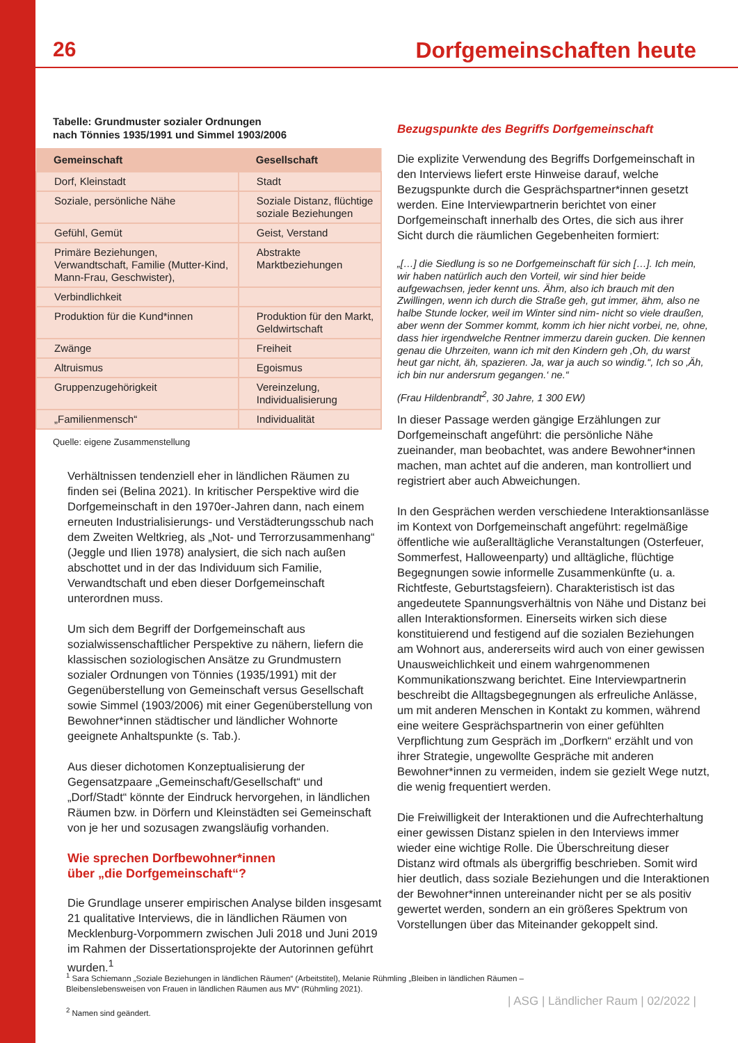26 Dorfgemeinschaften heute
Tabelle: Grundmuster sozialer Ordnungen
nach Tönnies 1935/1991 und Simmel 1903/2006
| Gemeinschaft | Gesellschaft |
| --- | --- |
| Dorf, Kleinstadt | Stadt |
| Soziale, persönliche Nähe | Soziale Distanz, flüchtige soziale Beziehungen |
| Gefühl, Gemüt | Geist, Verstand |
| Primäre Beziehungen, Verwandtschaft, Familie (Mutter-Kind, Mann-Frau, Geschwister), | Abstrakte Marktbeziehungen |
| Verbindlichkeit | |
| Produktion für die Kund*innen | Produktion für den Markt, Geldwirtschaft |
| Zwänge | Freiheit |
| Altruismus | Egoismus |
| Gruppenzugehörigkeit | Vereinzelung, Individualisierung |
| „Familienmensch“ | Individualität |
Quelle: eigene Zusammenstellung
Verhältnissen tendenziell eher in ländlichen Räumen zu finden sei (Belina 2021). In kritischer Perspektive wird die Dorfgemeinschaft in den 1970er-Jahren dann, nach einem erneuten Industrialisierungs- und Verstädterungsschub nach dem Zweiten Weltkrieg, als „Not- und Terrorzusammenhang“ (Jeggle und Ilien 1978) analysiert, die sich nach außen abschottet und in der das Individuum sich Familie, Verwandtschaft und eben dieser Dorfgemeinschaft unterordnen muss.
Um sich dem Begriff der Dorfgemeinschaft aus sozialwissenschaftlicher Perspektive zu nähern, liefern die klassischen soziologischen Ansätze zu Grundmustern sozialer Ordnungen von Tönnies (1935/1991) mit der Gegenüberstellung von Gemeinschaft versus Gesellschaft sowie Simmel (1903/2006) mit einer Gegenüberstellung von Bewohner*innen städtischer und ländlicher Wohnorte geeignete Anhaltspunkte (s. Tab.).
Aus dieser dichotomen Konzeptualisierung der Gegensatzpaare „Gemeinschaft/Gesellschaft“ und „Dorf/Stadt“ könnte der Eindruck hervorgehen, in ländlichen Räumen bzw. in Dörfern und Kleinstädten sei Gemeinschaft von je her und sozusagen zwangsläufig vorhanden.
Wie sprechen Dorfbewohner*innen
über „die Dorfgemeinschaft“?
Die Grundlage unserer empirischen Analyse bilden insgesamt 21 qualitative Interviews, die in ländlichen Räumen von Mecklenburg-Vorpommern zwischen Juli 2018 und Juni 2019 im Rahmen der Dissertationsprojekte der Autorinnen geführt wurden.<sup>1</sup>
Bezugspunkte des Begriffs Dorfgemeinschaft
Die explizite Verwendung des Begriffs Dorfgemeinschaft in den Interviews liefert erste Hinweise darauf, welche Bezugspunkte durch die Gesprächspartner*innen gesetzt werden. Eine Interviewpartnerin berichtet von einer Dorfgemeinschaft innerhalb des Ortes, die sich aus ihrer Sicht durch die räumlichen Gegebenheiten formiert:
„[…] die Siedlung is so ne Dorfgemeinschaft für sich […]. Ich mein, wir haben natürlich auch den Vorteil, wir sind hier beide aufgewachsen, jeder kennt uns. Ähm, also ich brauch mit den Zwillingen, wenn ich durch die Straße geh, gut immer, ähm, also ne halbe Stunde locker, weil im Winter sind nim- nicht so viele draußen, aber wenn der Sommer kommt, komm ich hier nicht vorbei, ne, ohne, dass hier irgendwelche Rentner immerzu darein gucken. Die kennen genau die Uhrzeiten, wann ich mit den Kindern geh ‚Oh, du warst heut gar nicht, äh, spazieren. Ja, war ja auch so windig.“, Ich so ‚Äh, ich bin nur andersrum gegangen.‘ ne.“
(Frau Hildenbrandt<sup>2</sup>, 30 Jahre, 1 300 EW)
In dieser Passage werden gängige Erzählungen zur Dorfgemeinschaft angeführt: die persönliche Nähe zueinander, man beobachtet, was andere Bewohner*innen machen, man achtet auf die anderen, man kontrolliert und registriert aber auch Abweichungen.
In den Gesprächen werden verschiedene Interaktionsanlässe im Kontext von Dorfgemeinschaft angeführt: regelmäßige öffentliche wie außeralltägliche Veranstaltungen (Osterfeuer, Sommerfest, Halloweenparty) und alltägliche, flüchtige Begegnungen sowie informelle Zusammenkünfte (u. a. Richtfeste, Geburtstagsfeiern). Charakteristisch ist das angedeutete Spannungsverhältnis von Nähe und Distanz bei allen Interaktionsformen. Einerseits wirken sich diese konstituierend und festigend auf die sozialen Beziehungen am Wohnort aus, andererseits wird auch von einer gewissen Unausweichlichkeit und einem wahrgenommenen Kommunikationszwang berichtet. Eine Interviewpartnerin beschreibt die Alltagsbegegnungen als erfreuliche Anlässe, um mit anderen Menschen in Kontakt zu kommen, während eine weitere Gesprächspartnerin von einer gefühlten Verpflichtung zum Gespräch im „Dorfkern“ erzählt und von ihrer Strategie, ungewollte Gespräche mit anderen Bewohner*innen zu vermeiden, indem sie gezielt Wege nutzt, die wenig frequentiert werden.
Die Freiwilligkeit der Interaktionen und die Aufrechterhaltung einer gewissen Distanz spielen in den Interviews immer wieder eine wichtige Rolle. Die Überschreitung dieser Distanz wird oftmals als übergriffig beschrieben. Somit wird hier deutlich, dass soziale Beziehungen und die Interaktionen der Bewohner*innen untereinander nicht per se als positiv gewertet werden, sondern an ein größeres Spektrum von Vorstellungen über das Miteinander gekoppelt sind.
<sup>1</sup> Sara Schiemann „Soziale Beziehungen in ländlichen Räumen“ (Arbeitstitel), Melanie Rühmling „Bleiben in ländlichen Räumen – Bleibenslebensweisen von Frauen in ländlichen Räumen aus MV“ (Rühmling 2021).
<sup>2</sup> Namen sind geändert.
| ASG | Ländlicher Raum | 02/2022 |